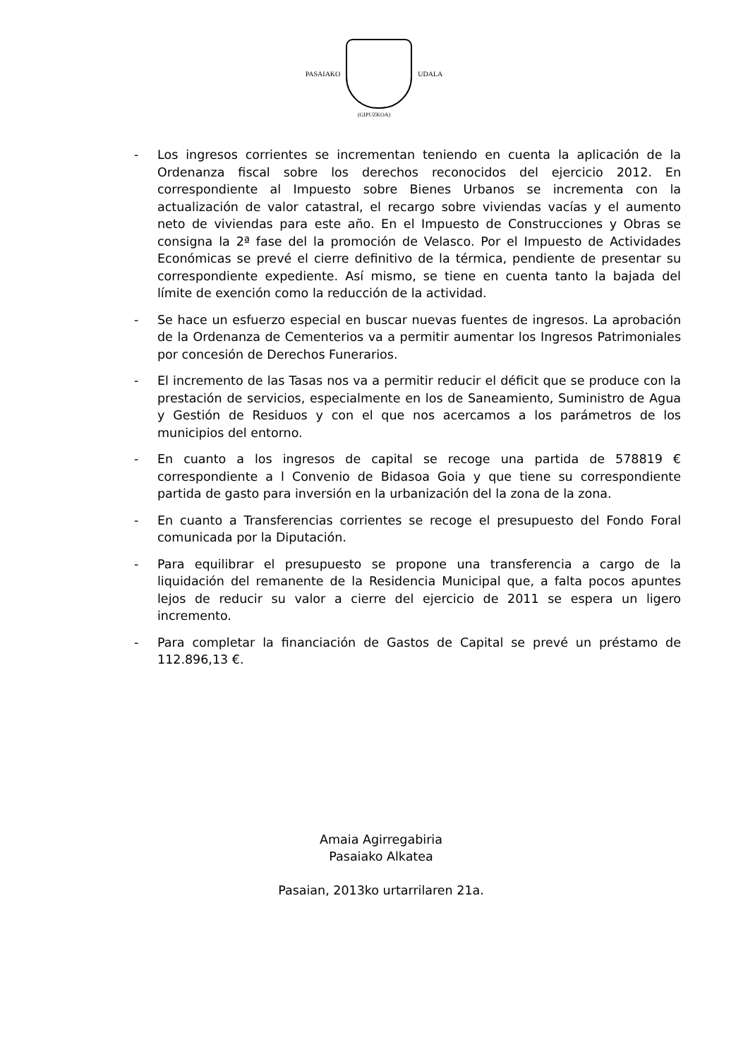PASAIAKO UDALA
(GIPUZKOA)
- Los ingresos corrientes se incrementan teniendo en cuenta la aplicación de la Ordenanza fiscal sobre los derechos reconocidos del ejercicio 2012. En correspondiente al Impuesto sobre Bienes Urbanos se incrementa con la actualización de valor catastral, el recargo sobre viviendas vacías y el aumento neto de viviendas para este año. En el Impuesto de Construcciones y Obras se consigna la 2ª fase del la promoción de Velasco. Por el Impuesto de Actividades Económicas se prevé el cierre definitivo de la térmica, pendiente de presentar su correspondiente expediente. Así mismo, se tiene en cuenta tanto la bajada del límite de exención como la reducción de la actividad.
- Se hace un esfuerzo especial en buscar nuevas fuentes de ingresos. La aprobación de la Ordenanza de Cementerios va a permitir aumentar los Ingresos Patrimoniales por concesión de Derechos Funerarios.
- El incremento de las Tasas nos va a permitir reducir el déficit que se produce con la prestación de servicios, especialmente en los de Saneamiento, Suministro de Agua y Gestión de Residuos y con el que nos acercamos a los parámetros de los municipios del entorno.
- En cuanto a los ingresos de capital se recoge una partida de 578819 € correspondiente a l Convenio de Bidasoa Goia y que tiene su correspondiente partida de gasto para inversión en la urbanización del la zona de la zona.
- En cuanto a Transferencias corrientes se recoge el presupuesto del Fondo Foral comunicada por la Diputación.
- Para equilibrar el presupuesto se propone una transferencia a cargo de la liquidación del remanente de la Residencia Municipal que, a falta pocos apuntes lejos de reducir su valor a cierre del ejercicio de 2011 se espera un ligero incremento.
- Para completar la financiación de Gastos de Capital se prevé un préstamo de 112.896,13 €.
Amaia Agirregabiria
Pasaiako Alkatea
Pasaian, 2013ko urtarrilaren 21a.